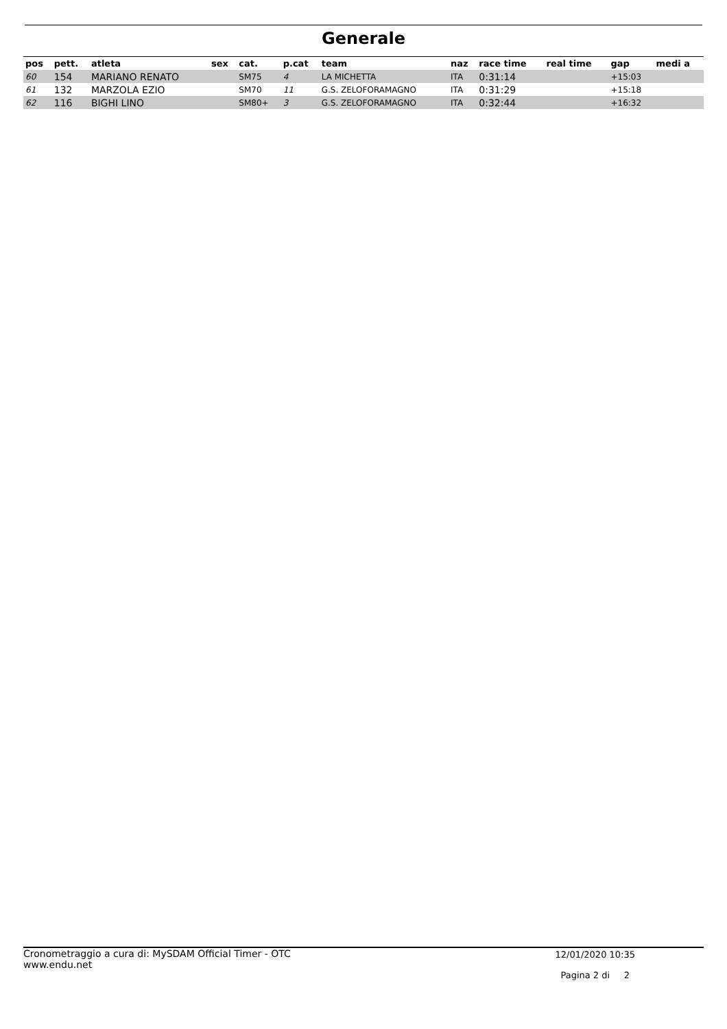Generale
| pos | pett. | atleta | sex | cat. | p.cat | team | naz | race time | real time | gap | medi a |
| --- | --- | --- | --- | --- | --- | --- | --- | --- | --- | --- | --- |
| 60 | 154 | MARIANO RENATO | | SM75 | 4 | LA MICHETTA | ITA | 0:31:14 | | +15:03 | |
| 61 | 132 | MARZOLA EZIO | | SM70 | 11 | G.S. ZELOFORAMAGNO | ITA | 0:31:29 | | +15:18 | |
| 62 | 116 | BIGHI LINO | | SM80+ | 3 | G.S. ZELOFORAMAGNO | ITA | 0:32:44 | | +16:32 | |
Cronometraggio a cura di: MySDAM Official Timer - OTC
www.endu.net
12/01/2020 10:35
Pagina 2 di 2